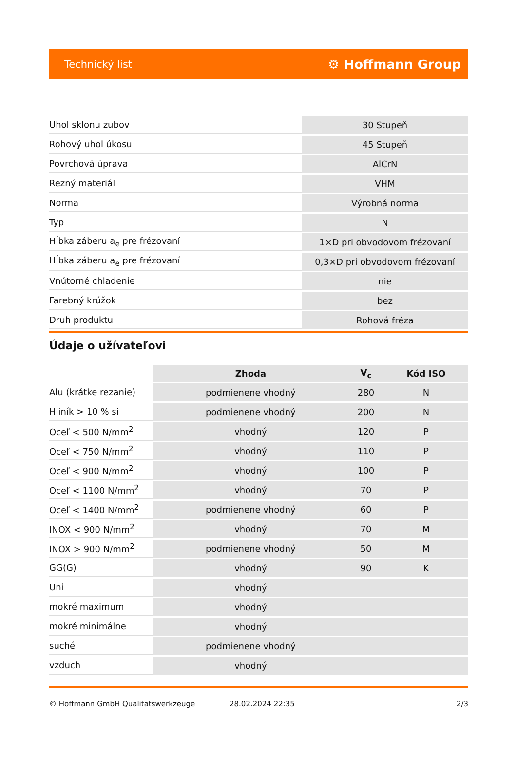Technický list ⚙ Hoffmann Group
| Uhol sklonu zubov | 30 Stupeň |
| Rohový uhol úkosu | 45 Stupeň |
| Povrchová úprava | AlCrN |
| Rezný materiál | VHM |
| Norma | Výrobná norma |
| Typ | N |
| Hĺbka záberu a<sub>e</sub> pre frézovaní | 1×D pri obvodovom frézovaní |
| Hĺbka záberu a<sub>e</sub> pre frézovaní | 0,3×D pri obvodovom frézovaní |
| Vnútorné chladenie | nie |
| Farebný krúžok | bez |
| Druh produktu | Rohová fréza |
Údaje o užívateľovi
| | Zhoda | V<sub>c</sub> | Kód ISO |
| Alu (krátke rezanie) | podmienene vhodný | 280 | N |
| Hliník > 10 % si | podmienene vhodný | 200 | N |
| Oceľ < 500 N/mm<sup>2</sup> | vhodný | 120 | P |
| Oceľ < 750 N/mm<sup>2</sup> | vhodný | 110 | P |
| Oceľ < 900 N/mm<sup>2</sup> | vhodný | 100 | P |
| Oceľ < 1100 N/mm<sup>2</sup> | vhodný | 70 | P |
| Oceľ < 1400 N/mm<sup>2</sup> | podmienene vhodný | 60 | P |
| INOX < 900 N/mm<sup>2</sup> | vhodný | 70 | M |
| INOX > 900 N/mm<sup>2</sup> | podmienene vhodný | 50 | M |
| GG(G) | vhodný | 90 | K |
| Uni | vhodný | | |
| mokré maximum | vhodný | | |
| mokré minimálne | vhodný | | |
| suché | podmienene vhodný | | |
| vzduch | vhodný | | |
© Hoffmann GmbH Qualitätswerkzeuge 28.02.2024 22:35 2/3